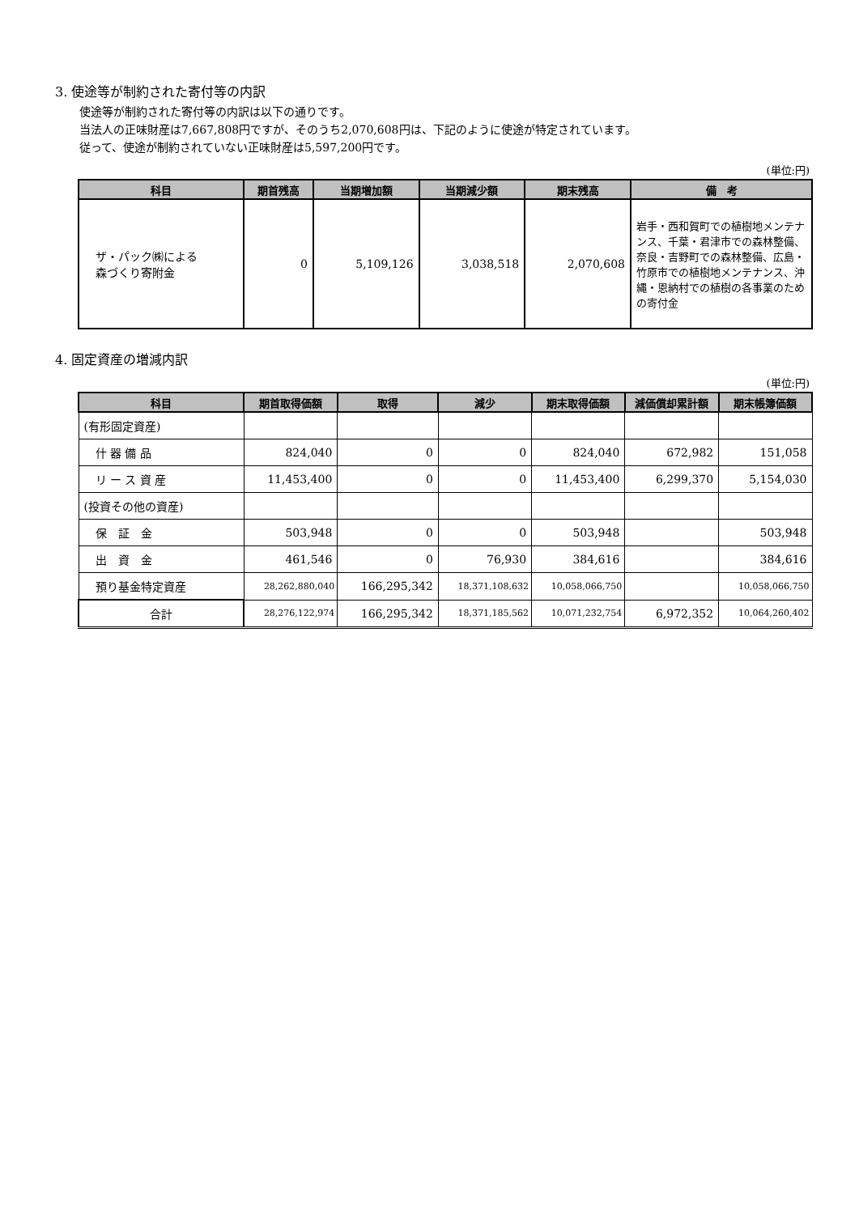3. 使途等が制約された寄付等の内訳
使途等が制約された寄付等の内訳は以下の通りです。
当法人の正味財産は7,667,808円ですが、そのうち2,070,608円は、下記のように使途が特定されています。
従って、使途が制約されていない正味財産は5,597,200円です。
(単位:円)
| 科目 | 期首残高 | 当期増加額 | 当期減少額 | 期末残高 | 備 考 |
| --- | --- | --- | --- | --- | --- |
| ザ・パック㈱による 森づくり寄附金 | 0 | 5,109,126 | 3,038,518 | 2,070,608 | 岩手・西和賀町での植樹地メンテナンス、千葉・君津市での森林整備、奈良・吉野町での森林整備、広島・竹原市での植樹地メンテナンス、沖縄・恩納村での植樹の各事業のための寄付金 |
4. 固定資産の増減内訳
(単位:円)
| 科目 | 期首取得価額 | 取得 | 減少 | 期末取得価額 | 減価償却累計額 | 期末帳簿価額 |
| --- | --- | --- | --- | --- | --- | --- |
| (有形固定資産) | | | | | | |
| 什 器 備 品 | 824,040 | 0 | 0 | 824,040 | 672,982 | 151,058 |
| リ ー ス 資 産 | 11,453,400 | 0 | 0 | 11,453,400 | 6,299,370 | 5,154,030 |
| (投資その他の資産) | | | | | | |
| 保 証 金 | 503,948 | 0 | 0 | 503,948 | | 503,948 |
| 出 資 金 | 461,546 | 0 | 76,930 | 384,616 | | 384,616 |
| 預り基金特定資産 | 28,262,880,040 | 166,295,342 | 18,371,108,632 | 10,058,066,750 | | 10,058,066,750 |
| 合計 | 28,276,122,974 | 166,295,342 | 18,371,185,562 | 10,071,232,754 | 6,972,352 | 10,064,260,402 |